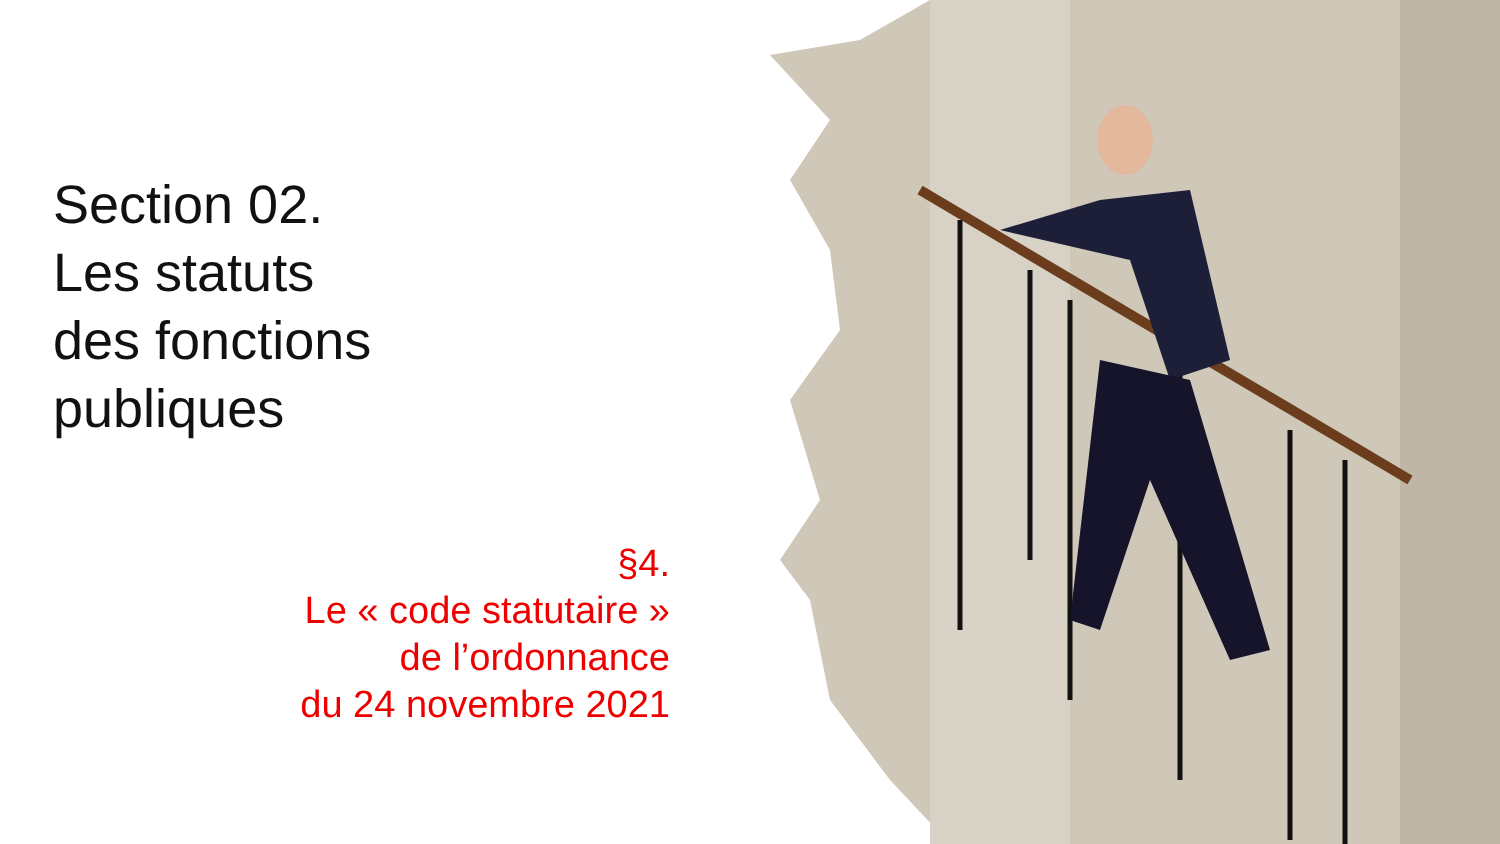Section 02.
Les statuts
des fonctions
publiques
§4.
Le « code statutaire »
de l’ordonnance
du 24 novembre 2021